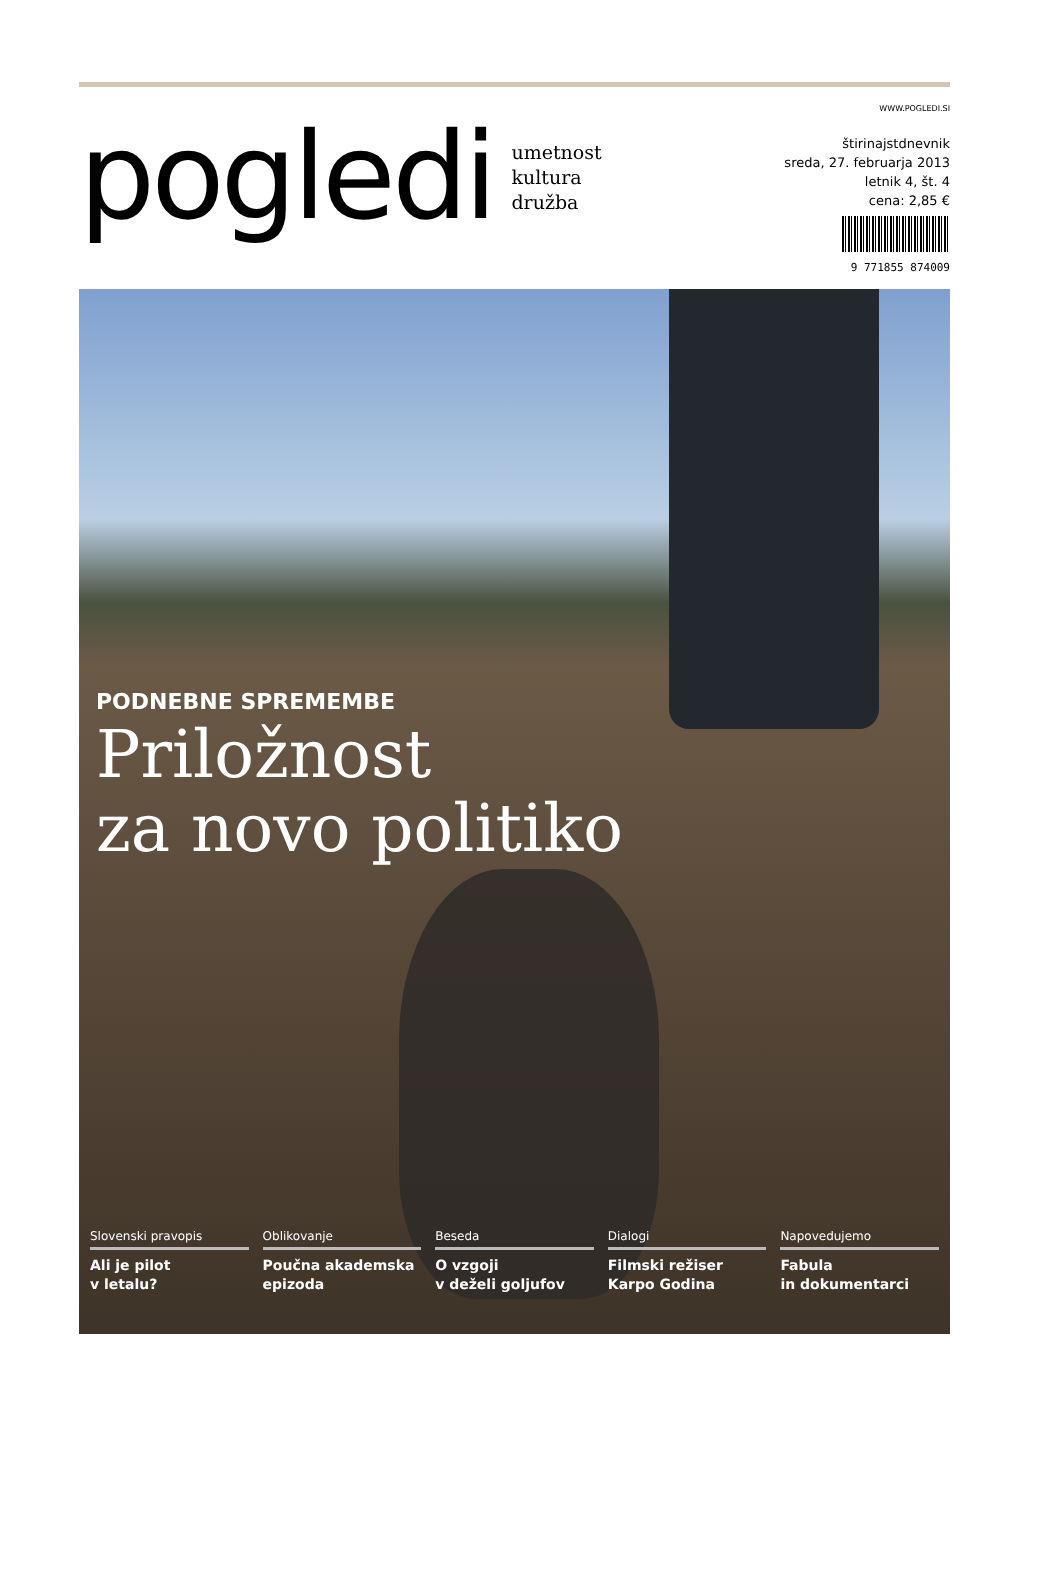pogledi
umetnost
kultura
družba
WWW.POGLEDI.SI
štirinajstdnevnik
sreda, 27. februarja 2013
letnik 4, št. 4
cena: 2,85 €
9 771855 874009
PODNEBNE SPREMEMBE
Priložnost
za novo politiko
Slovenski pravopis
Ali je pilot
v letalu?
Oblikovanje
Poučna akademska
epizoda
Beseda
O vzgoji
v deželi goljufov
Dialogi
Filmski režiser
Karpo Godina
Napovedujemo
Fabula
in dokumentarci